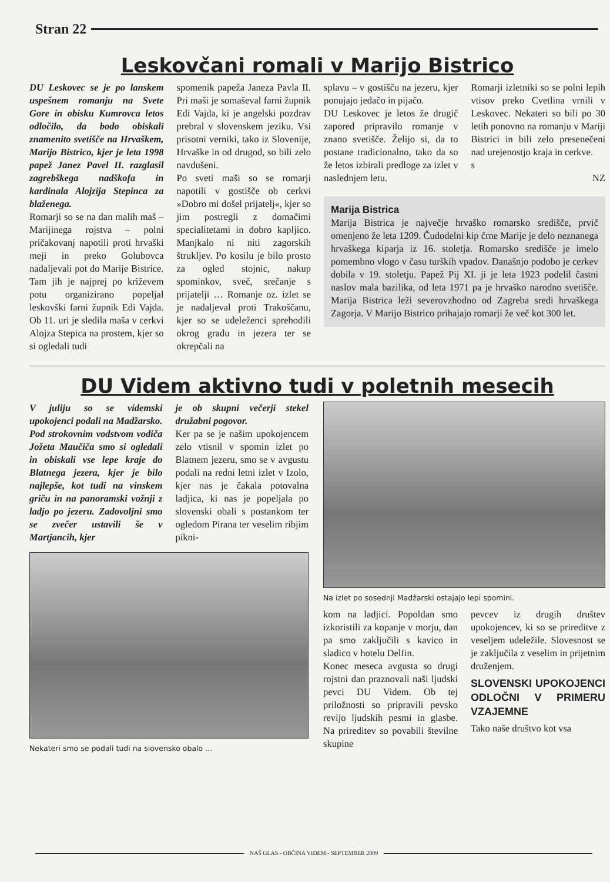Stran 22
Leskovčani romali v Marijo Bistrico
DU Leskovec se je po lanskem uspešnem romanju na Svete Gore in obisku Kumrovca letos odločilo, da bodo obiskali znamenito svetišče na Hrvaškem, Marijo Bistrico, kjer je leta 1998 papež Janez Pavel II. razglasil zagrebškega nadškofa in kardinala Alojzija Stepinca za blaženega.
Romarji so se na dan malih maš – Marijinega rojstva – polni pričakovanj napotili proti hrvaški meji in preko Golubovca nadaljevali pot do Marije Bistrice. Tam jih je najprej po križevem potu organizirano popeljal leskovški farni župnik Edi Vajda. Ob 11. uri je sledila maša v cerkvi Alojza Stepica na prostem, kjer so si ogledali tudi
spomenik papeža Janeza Pavla II. Pri maši je somaševal farni župnik Edi Vajda, ki je angelski pozdrav prebral v slovenskem jeziku. Vsi prisotni verniki, tako iz Slovenije, Hrvaške in od drugod, so bili zelo navdušeni.
Po sveti maši so se romarji napotili v gostišče ob cerkvi »Dobro mi došel prijatelj«, kjer so jim postregli z domačimi specialitetami in dobro kapljico. Manjkalo ni niti zagorskih štrukljev. Po kosilu je bilo prosto za ogled stojnic, nakup spominkov, sveč, srečanje s prijatelji … Romanje oz. izlet se je nadaljeval proti Trakoščanu, kjer so se udeleženci sprehodili okrog gradu in jezera ter se okrepčali na
splavu – v gostišču na jezeru, kjer ponujajo jedačo in pijačo.
DU Leskovec je letos že drugič zapored pripravilo romanje v znano svetišče. Želijo si, da to postane tradicionalno, tako da so že letos izbirali predloge za izlet v naslednjem letu.
Romarji izletniki so se polni lepih vtisov preko Cvetlina vrnili v Leskovec. Nekateri so bili po 30 letih ponovno na romanju v Mariji Bistrici in bili zelo presenečeni nad urejenostjo kraja in cerkve.
s
NZ
Marija Bistrica
Marija Bistrica je največje hrvaško romarsko središče, prvič omenjeno že leta 1209. Čudodelni kip črne Marije je delo neznanega hrvaškega kiparja iz 16. stoletja. Romarsko središče je imelo pomembno vlogo v času turških vpadov. Današnjo podobo je cerkev dobila v 19. stoletju. Papež Pij XI. ji je leta 1923 podelil častni naslov mala bazilika, od leta 1971 pa je hrvaško narodno svetišče. Marija Bistrica leži severovzhodno od Zagreba sredi hrvaškega Zagorja. V Marijo Bistrico prihajajo romarji že več kot 300 let.
DU Videm aktivno tudi v poletnih mesecih
V juliju so se videmski upokojenci podali na Madžarsko. Pod strokovnim vodstvom vodiča Jožeta Maučiča smo si ogledali in obiskali vse lepe kraje do Blatnega jezera, kjer je bilo najlepše, kot tudi na vinskem griču in na panoramski vožnji z ladjo po jezeru. Zadovoljni smo se zvečer ustavili še v Martjancih, kjer
je ob skupni večerji stekel družabni pogovor.
Ker pa se je našim upokojencem zelo vtisnil v spomin izlet po Blatnem jezeru, smo se v avgustu podali na redni letni izlet v Izolo, kjer nas je čakala potovalna ladjica, ki nas je popeljala po slovenski obali s postankom ter ogledom Pirana ter veselim ribjim pikni-
Nekateri smo se podali tudi na slovensko obalo ...
Na izlet po sosednji Madžarski ostajajo lepi spomini.
kom na ladjici. Popoldan smo izkoristili za kopanje v morju, dan pa smo zaključili s kavico in sladico v hotelu Delfin.
Konec meseca avgusta so drugi rojstni dan praznovali naši ljudski pevci DU Videm. Ob tej priložnosti so pripravili pevsko revijo ljudskih pesmi in glasbe. Na prireditev so povabili številne skupine
pevcev iz drugih društev upokojencev, ki so se prireditve z veseljem udeležile. Slovesnost se je zaključila z veselim in prijetnim druženjem.
SLOVENSKI UPOKOJENCI ODLOČNI V PRIMERU VZAJEMNE
Tako naše društvo kot vsa
NAŠ GLAS - OBČINA VIDEM - SEPTEMBER 2009